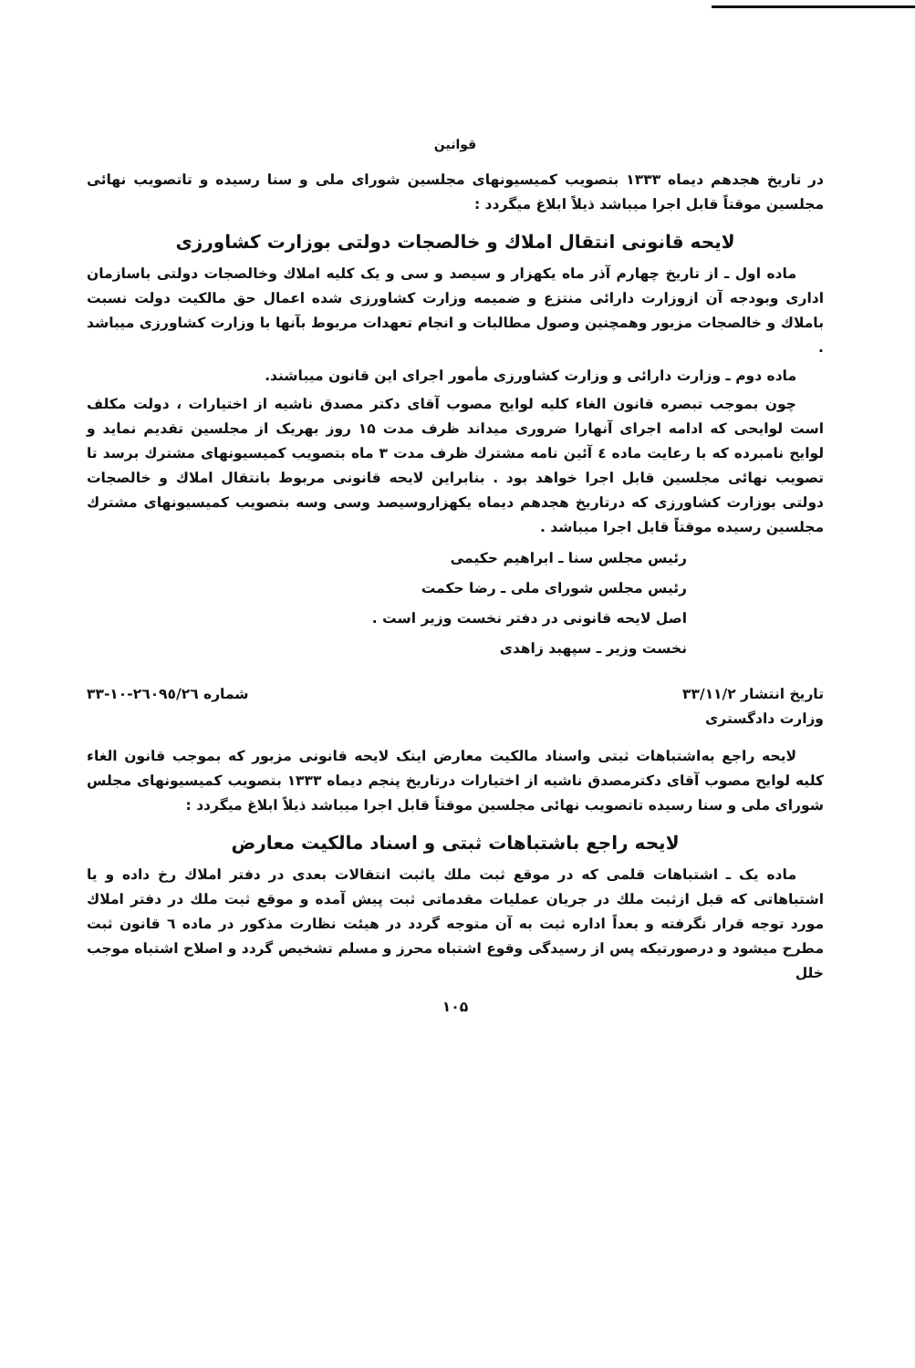قوانین
در تاریخ هجدهم دیماه ۱۳۳۳ بتصویب کمیسیونهای مجلسین شورای ملی و سنا رسیده و تاتصویب نهائی مجلسین موقتاً قابل اجرا میباشد ذیلاً ابلاغ میگردد :
لایحه قانونی انتقال املاك و خالصجات دولتی بوزارت کشاورزی
ماده اول ـ از تاریخ چهارم آذر ماه یکهزار و سیصد و سی و یک کلیه املاك وخالصجات دولتی باسازمان اداری وبودجه آن ازوزارت دارائی منتزع و ضمیمه وزارت کشاورزی شده اعمال حق مالکیت دولت نسبت باملاك و خالصجات مزبور وهمچنین وصول مطالبات و انجام تعهدات مربوط بآنها با وزارت کشاورزی میباشد .
ماده دوم ـ وزارت دارائی و وزارت کشاورزی مأمور اجرای این قانون میباشند.
چون بموجب تبصره قانون الغاء کلیه لوایح مصوب آقای دکتر مصدق ناشیه از اختیارات ، دولت مکلف است لوایحی که ادامه اجرای آنهارا ضروری میداند ظرف مدت ۱۵ روز بهریک از مجلسین تقدیم نماید و لوایح نامبرده که با رعایت ماده ٤ آئین نامه مشترك ظرف مدت ۳ ماه بتصویب کمیسیونهای مشترك برسد تا تصویب نهائی مجلسین قابل اجرا خواهد بود . بنابراین لایحه قانونی مربوط بانتقال املاك و خالصجات دولتی بوزارت کشاورزی که درتاریخ هجدهم دیماه یکهزاروسیصد وسی وسه بتصویب کمیسیونهای مشترك مجلسین رسیده موقتاً قابل اجرا میباشد .
رئیس مجلس سنا ـ ابراهیم حکیمی
رئیس مجلس شورای ملی ـ رضا حکمت
اصل لایحه قانونی در دفتر نخست وزیر است .
نخست وزیر ـ سپهبد زاهدی
تاریخ انتشار ۳۳/۱۱/۲ شماره ۲٦۰۹٥/۲٦-۱۰-۳۳
وزارت دادگستری
لایحه راجع به‌اشتباهات ثبتی واسناد مالکیت معارض اینک لایحه قانونی مزبور که بموجب قانون الغاء کلیه لوایح مصوب آقای دکترمصدق ناشیه از اختیارات درتاریخ پنجم دیماه ۱۳۳۳ بتصویب کمیسیونهای مجلس شورای ملی و سنا رسیده تاتصویب نهائی مجلسین موقتاً قابل اجرا میباشد ذیلاً ابلاغ میگردد :
لایحه راجع باشتباهات ثبتی و اسناد مالکیت معارض
ماده یک ـ اشتباهات قلمی که در موقع ثبت ملك یاثبت انتقالات بعدی در دفتر املاك رخ داده و یا اشتباهاتی که قبل ازثبت ملك در جریان عملیات مقدماتی ثبت پیش آمده و موقع ثبت ملك در دفتر املاك مورد توجه قرار نگرفته و بعداً اداره ثبت به آن متوجه گردد در هیئت نظارت مذکور در ماده ٦ قانون ثبت مطرح میشود و درصورتیکه پس از رسیدگی وقوع اشتباه محرز و مسلم تشخیص گردد و اصلاح اشتباه موجب خلل
۱۰۵